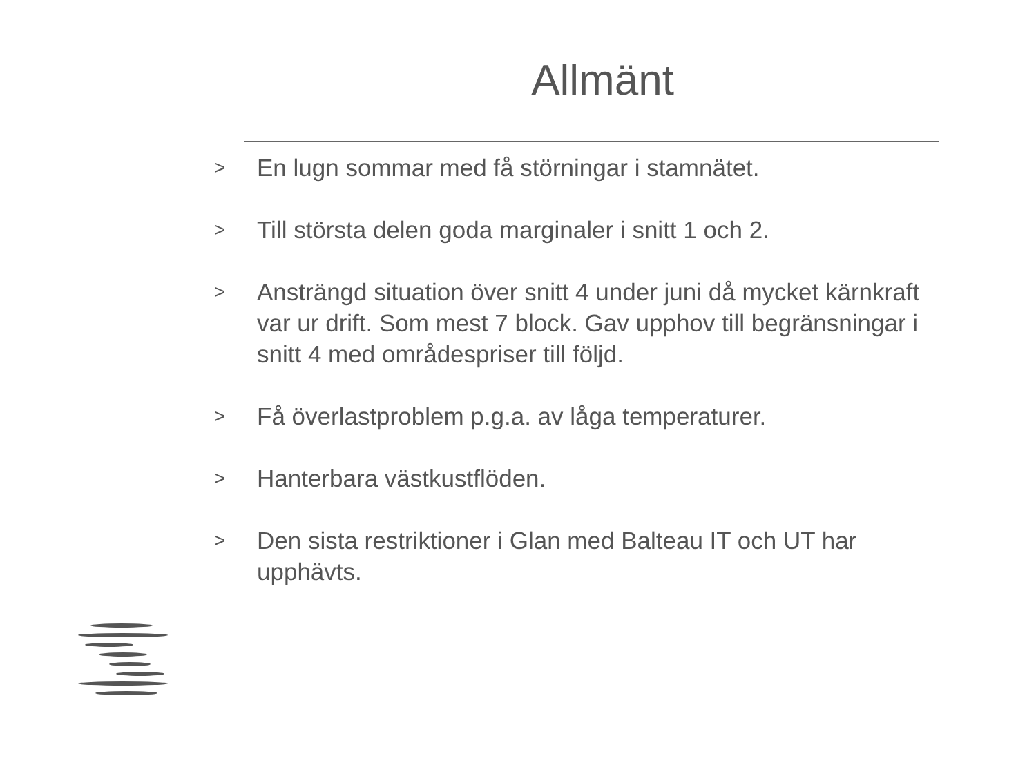Allmänt
> En lugn sommar med få störningar i stamnätet.
> Till största delen goda marginaler i snitt 1 och 2.
> Ansträngd situation över snitt 4 under juni då mycket kärnkraft var ur drift. Som mest 7 block. Gav upphov till begränsningar i snitt 4 med områdespriser till följd.
> Få överlastproblem p.g.a. av låga temperaturer.
> Hanterbara västkustflöden.
> Den sista restriktioner i Glan med Balteau IT och UT har upphävts.